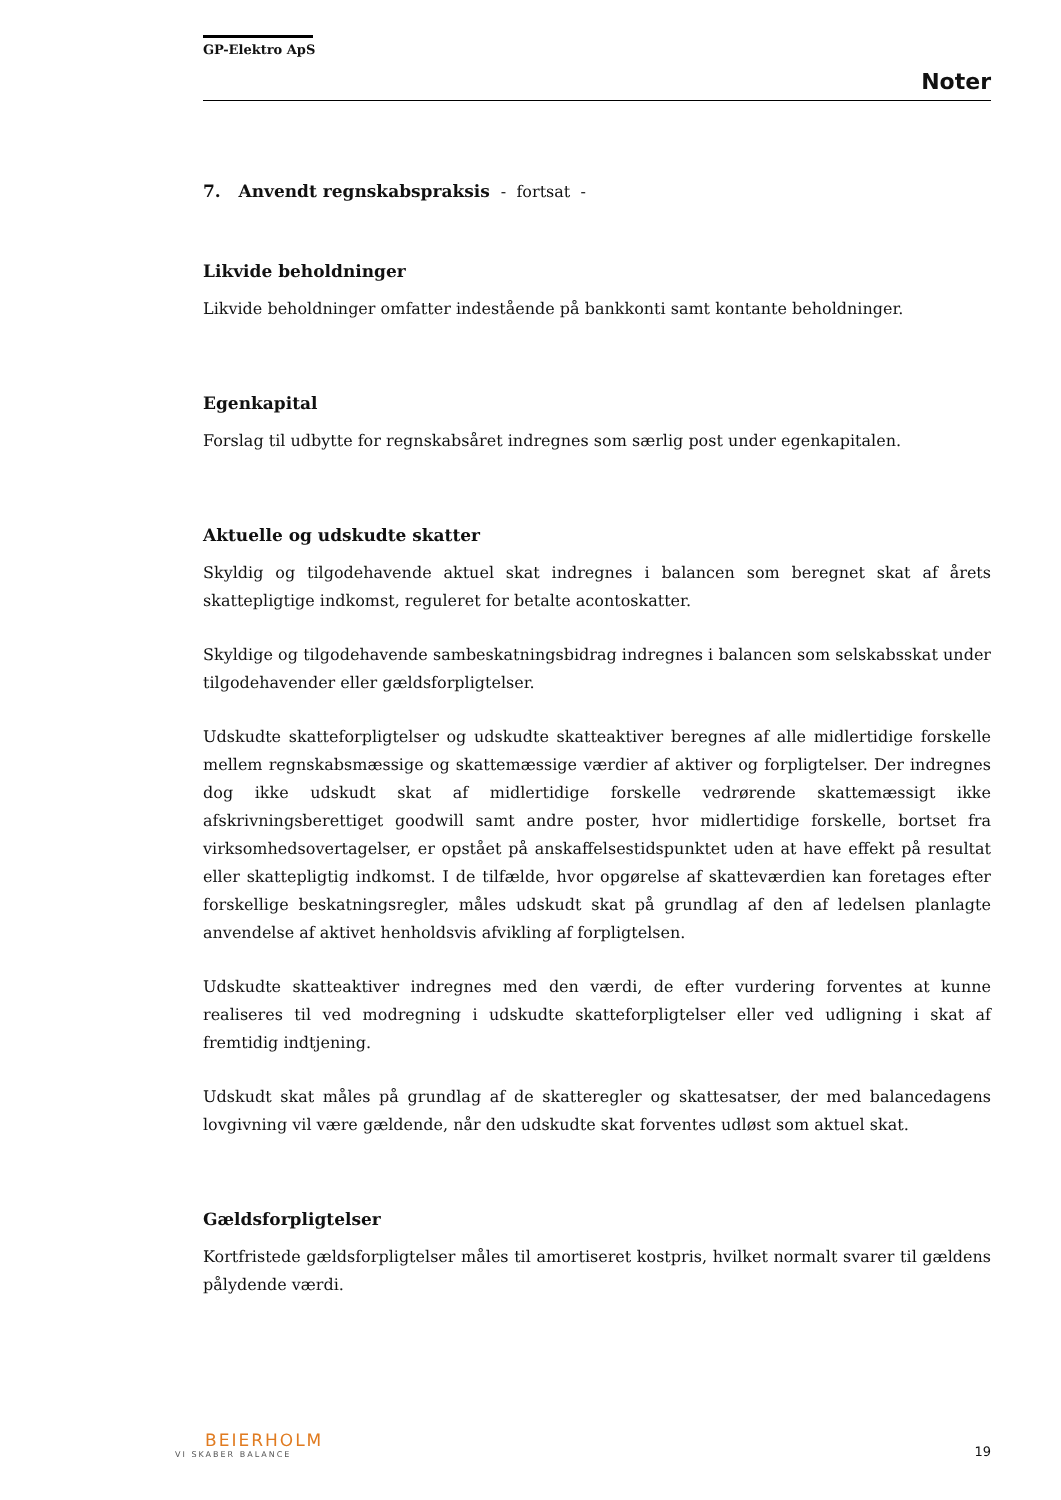GP-Elektro ApS
Noter
7. Anvendt regnskabspraksis - fortsat -
Likvide beholdninger
Likvide beholdninger omfatter indestående på bankkonti samt kontante beholdninger.
Egenkapital
Forslag til udbytte for regnskabsåret indregnes som særlig post under egenkapitalen.
Aktuelle og udskudte skatter
Skyldig og tilgodehavende aktuel skat indregnes i balancen som beregnet skat af årets skattepligtige indkomst, reguleret for betalte acontoskatter.
Skyldige og tilgodehavende sambeskatningsbidrag indregnes i balancen som selskabsskat under tilgodehavender eller gældsforpligtelser.
Udskudte skatteforpligtelser og udskudte skatteaktiver beregnes af alle midlertidige forskelle mellem regnskabsmæssige og skattemæssige værdier af aktiver og forpligtelser. Der indregnes dog ikke udskudt skat af midlertidige forskelle vedrørende skattemæssigt ikke afskrivningsberettiget goodwill samt andre poster, hvor midlertidige forskelle, bortset fra virksomhedsovertagelser, er opstået på anskaffelsestidspunktet uden at have effekt på resultat eller skattepligtig indkomst. I de tilfælde, hvor opgørelse af skatteværdien kan foretages efter forskellige beskatningsregler, måles udskudt skat på grundlag af den af ledelsen planlagte anvendelse af aktivet henholdsvis afvikling af forpligtelsen.
Udskudte skatteaktiver indregnes med den værdi, de efter vurdering forventes at kunne realiseres til ved modregning i udskudte skatteforpligtelser eller ved udligning i skat af fremtidig indtjening.
Udskudt skat måles på grundlag af de skatteregler og skattesatser, der med balancedagens lovgivning vil være gældende, når den udskudte skat forventes udløst som aktuel skat.
Gældsforpligtelser
Kortfristede gældsforpligtelser måles til amortiseret kostpris, hvilket normalt svarer til gældens pålydende værdi.
BEIERHOLM
VI SKABER BALANCE
19